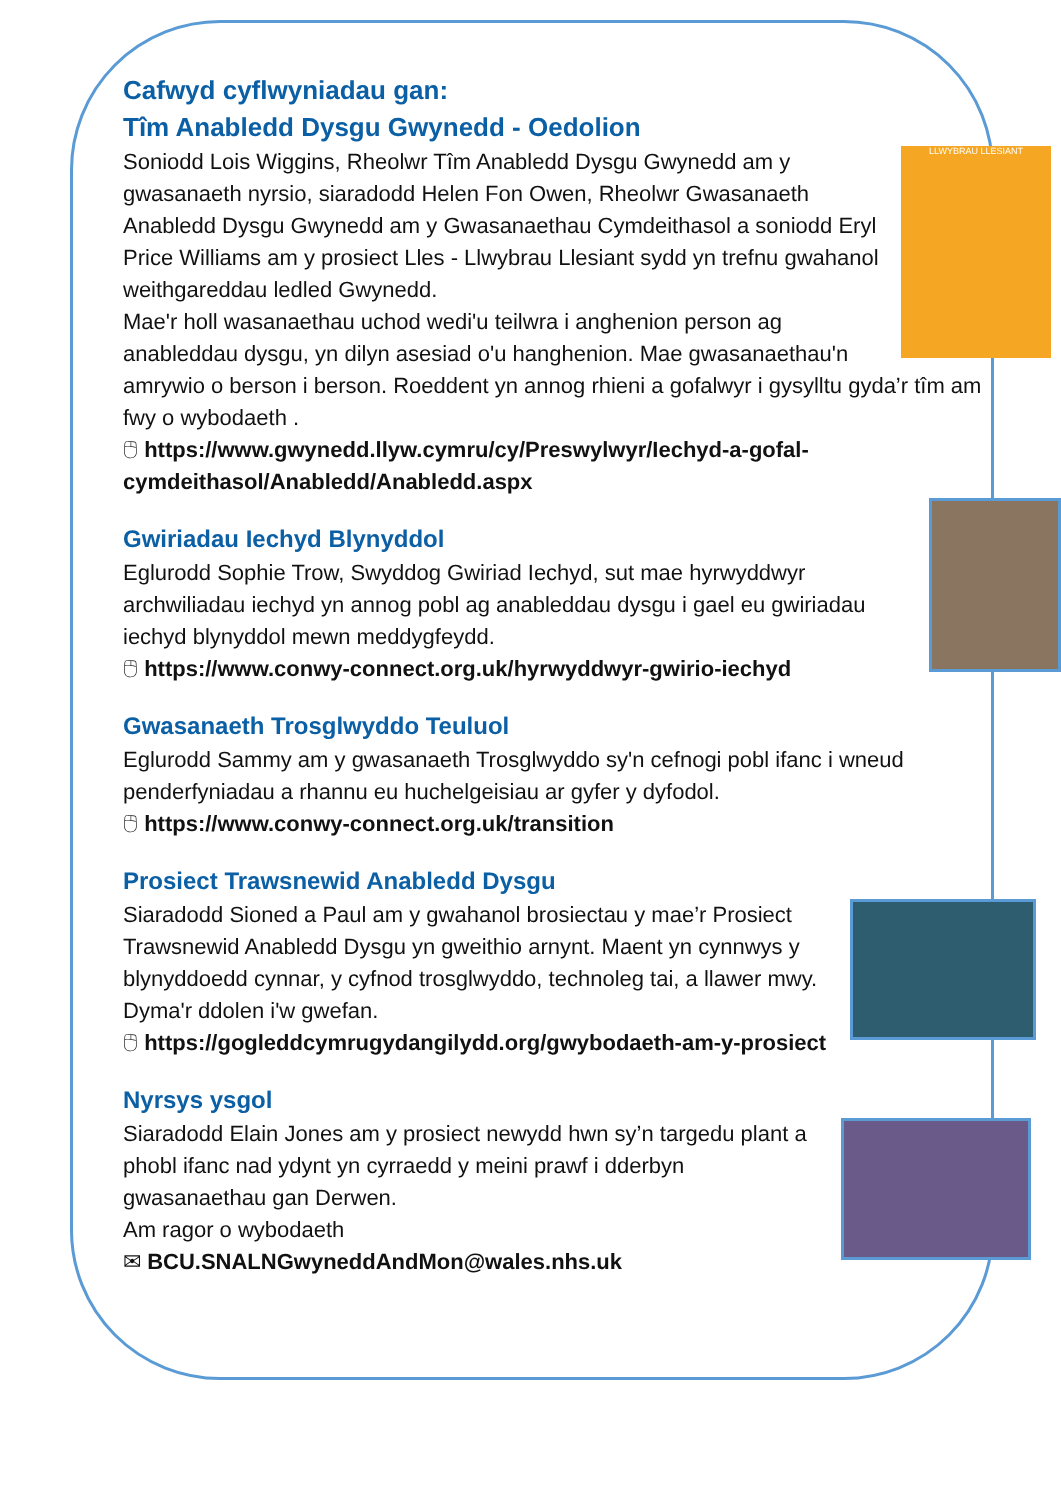Cafwyd cyflwyniadau gan:
Tîm Anabledd Dysgu Gwynedd - Oedolion
LLWYBRAU LLESIANT
Soniodd Lois Wiggins, Rheolwr Tîm Anabledd Dysgu Gwynedd am y gwasanaeth nyrsio, siaradodd Helen Fon Owen, Rheolwr Gwasanaeth Anabledd Dysgu Gwynedd am y Gwasanaethau Cymdeithasol a soniodd Eryl Price Williams am y prosiect Lles - Llwybrau Llesiant sydd yn trefnu gwahanol weithgareddau ledled Gwynedd.
Mae'r holl wasanaethau uchod wedi'u teilwra i anghenion person ag anableddau dysgu, yn dilyn asesiad o'u hanghenion. Mae gwasanaethau'n amrywio o berson i berson. Roeddent yn annog rhieni a gofalwyr i gysylltu gyda’r tîm am fwy o wybodaeth .
🖰 https://www.gwynedd.llyw.cymru/cy/Preswylwyr/Iechyd-a-gofal-cymdeithasol/Anabledd/Anabledd.aspx
Gwiriadau Iechyd Blynyddol
Eglurodd Sophie Trow, Swyddog Gwiriad Iechyd, sut mae hyrwyddwyr archwiliadau iechyd yn annog pobl ag anableddau dysgu i gael eu gwiriadau iechyd blynyddol mewn meddygfeydd.
🖰 https://www.conwy-connect.org.uk/hyrwyddwyr-gwirio-iechyd
Gwasanaeth Trosglwyddo Teuluol
Eglurodd Sammy am y gwasanaeth Trosglwyddo sy'n cefnogi pobl ifanc i wneud penderfyniadau a rhannu eu huchelgeisiau ar gyfer y dyfodol.
🖰 https://www.conwy-connect.org.uk/transition
Prosiect Trawsnewid Anabledd Dysgu
Siaradodd Sioned a Paul am y gwahanol brosiectau y mae’r Prosiect Trawsnewid Anabledd Dysgu yn gweithio arnynt. Maent yn cynnwys y blynyddoedd cynnar, y cyfnod trosglwyddo, technoleg tai, a llawer mwy. Dyma'r ddolen i'w gwefan.
🖰 https://gogleddcymrugydangilydd.org/gwybodaeth-am-y-prosiect
Nyrsys ysgol
Siaradodd Elain Jones am y prosiect newydd hwn sy’n targedu plant a phobl ifanc nad ydynt yn cyrraedd y meini prawf i dderbyn gwasanaethau gan Derwen.
Am ragor o wybodaeth
✉ BCU.SNALNGwyneddAndMon@wales.nhs.uk